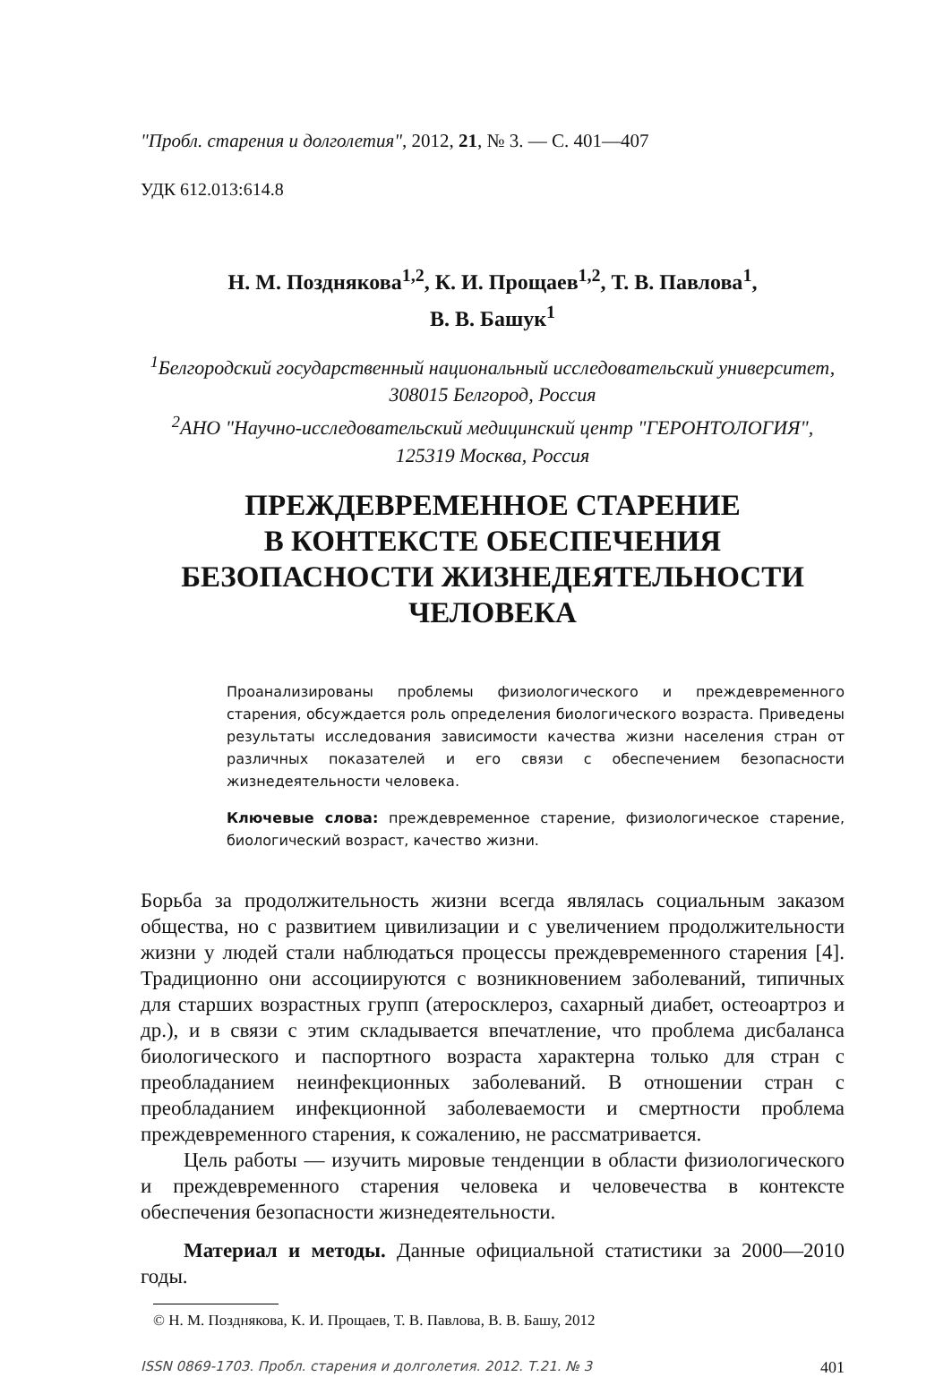"Пробл. старения и долголетия", 2012, 21, № 3. — С. 401—407
УДК 612.013:614.8
Н. М. Позднякова<sup>1,2</sup>, К. И. Прощаев<sup>1,2</sup>, Т. В. Павлова<sup>1</sup>,
В. В. Башук<sup>1</sup>
<sup>1</sup> Белгородский государственный национальный исследовательский университет, 308015 Белгород, Россия
<sup>2</sup> АНО "Научно-исследовательский медицинский центр "ГЕРОНТОЛОГИЯ", 125319 Москва, Россия
ПРЕЖДЕВРЕМЕННОЕ СТАРЕНИЕ
В КОНТЕКСТЕ ОБЕСПЕЧЕНИЯ
БЕЗОПАСНОСТИ ЖИЗНЕДЕЯТЕЛЬНОСТИ
ЧЕЛОВЕКА
Проанализированы проблемы физиологического и преждевременного старения, обсуждается роль определения биологического возраста. Приведены результаты исследования зависимости качества жизни населения стран от различных показателей и его связи с обеспечением безопасности жизнедеятельности человека.
Ключевые слова: преждевременное старение, физиологическое старение, биологический возраст, качество жизни.
Борьба за продолжительность жизни всегда являлась социальным заказом общества, но с развитием цивилизации и с увеличением продолжительности жизни у людей стали наблюдаться процессы преждевременного старения [4]. Традиционно они ассоциируются с возникновением заболеваний, типичных для старших возрастных групп (атеросклероз, сахарный диабет, остеоартроз и др.), и в связи с этим складывается впечатление, что проблема дисбаланса биологического и паспортного возраста характерна только для стран с преобладанием неинфекционных заболеваний. В отношении стран с преобладанием инфекционной заболеваемости и смертности проблема преждевременного старения, к сожалению, не рассматривается.
Цель работы — изучить мировые тенденции в области физиологического и преждевременного старения человека и человечества в контексте обеспечения безопасности жизнедеятельности.
Материал и методы. Данные официальной статистики за 2000—2010 годы.
© Н. М. Позднякова, К. И. Прощаев, Т. В. Павлова, В. В. Башу, 2012
ISSN 0869-1703. Пробл. старения и долголетия. 2012. Т.21. № 3 401